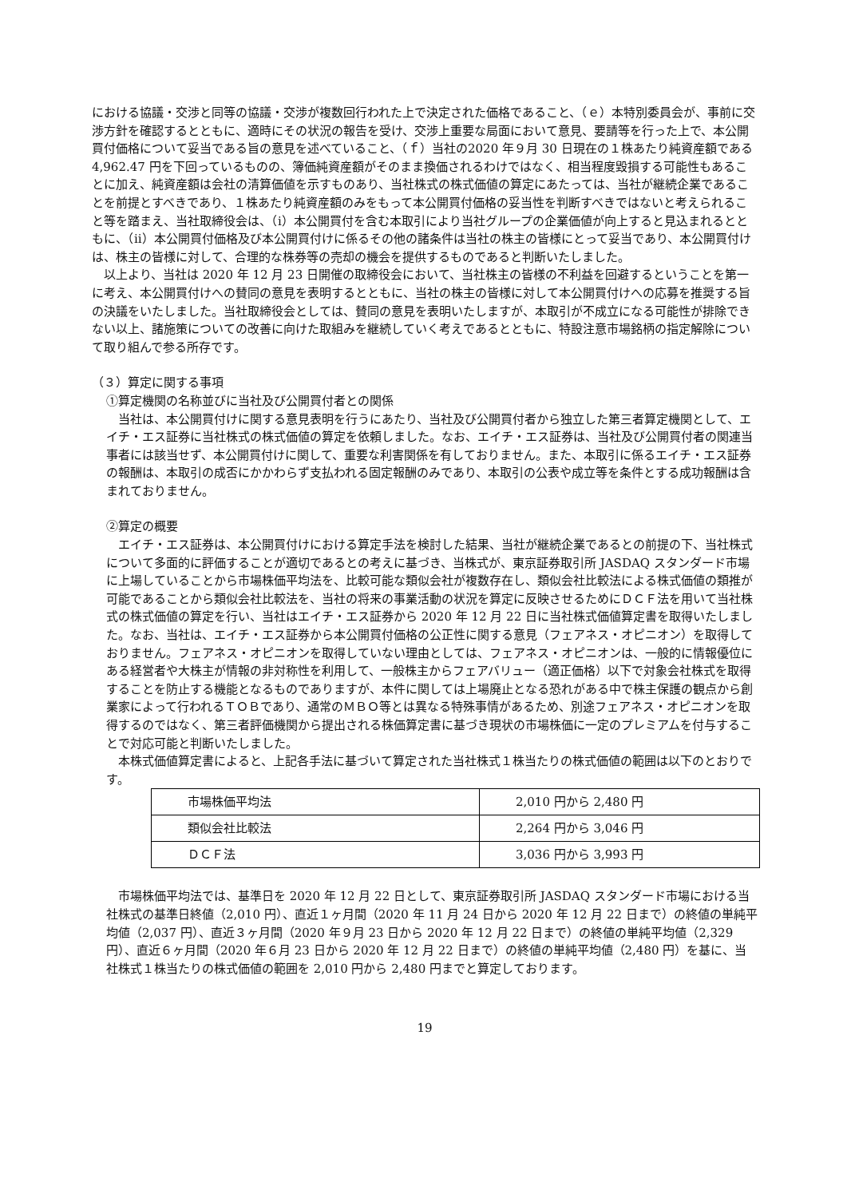における協議・交渉と同等の協議・交渉が複数回行われた上で決定された価格であること、（ｅ）本特別委員会が、事前に交渉方針を確認するとともに、適時にその状況の報告を受け、交渉上重要な局面において意見、要請等を行った上で、本公開買付価格について妥当である旨の意見を述べていること、（ｆ）当社の2020 年９月 30 日現在の１株あたり純資産額である 4,962.47 円を下回っているものの、簿価純資産額がそのまま換価されるわけではなく、相当程度毀損する可能性もあることに加え、純資産額は会社の清算価値を示すものあり、当社株式の株式価値の算定にあたっては、当社が継続企業であることを前提とすべきであり、１株あたり純資産額のみをもって本公開買付価格の妥当性を判断すべきではないと考えられること等を踏まえ、当社取締役会は、（ⅰ）本公開買付を含む本取引により当社グループの企業価値が向上すると見込まれるとともに、（ⅱ）本公開買付価格及び本公開買付けに係るその他の諸条件は当社の株主の皆様にとって妥当であり、本公開買付けは、株主の皆様に対して、合理的な株券等の売却の機会を提供するものであると判断いたしました。
　以上より、当社は 2020 年 12 月 23 日開催の取締役会において、当社株主の皆様の不利益を回避するということを第一に考え、本公開買付けへの賛同の意見を表明するとともに、当社の株主の皆様に対して本公開買付けへの応募を推奨する旨の決議をいたしました。当社取締役会としては、賛同の意見を表明いたしますが、本取引が不成立になる可能性が排除できない以上、諸施策についての改善に向けた取組みを継続していく考えであるとともに、特設注意市場銘柄の指定解除について取り組んで参る所存です。
（３）算定に関する事項
①算定機関の名称並びに当社及び公開買付者との関係
　当社は、本公開買付けに関する意見表明を行うにあたり、当社及び公開買付者から独立した第三者算定機関として、エイチ・エス証券に当社株式の株式価値の算定を依頼しました。なお、エイチ・エス証券は、当社及び公開買付者の関連当事者には該当せず、本公開買付けに関して、重要な利害関係を有しておりません。また、本取引に係るエイチ・エス証券の報酬は、本取引の成否にかかわらず支払われる固定報酬のみであり、本取引の公表や成立等を条件とする成功報酬は含まれておりません。
②算定の概要
　エイチ・エス証券は、本公開買付けにおける算定手法を検討した結果、当社が継続企業であるとの前提の下、当社株式について多面的に評価することが適切であるとの考えに基づき、当株式が、東京証券取引所 JASDAQ スタンダード市場に上場していることから市場株価平均法を、比較可能な類似会社が複数存在し、類似会社比較法による株式価値の類推が可能であることから類似会社比較法を、当社の将来の事業活動の状況を算定に反映させるためにＤＣＦ法を用いて当社株式の株式価値の算定を行い、当社はエイチ・エス証券から 2020 年 12 月 22 日に当社株式価値算定書を取得いたしました。なお、当社は、エイチ・エス証券から本公開買付価格の公正性に関する意見（フェアネス・オピニオン）を取得しておりません。フェアネス・オピニオンを取得していない理由としては、フェアネス・オピニオンは、一般的に情報優位にある経営者や大株主が情報の非対称性を利用して、一般株主からフェアバリュー（適正価格）以下で対象会社株式を取得することを防止する機能となるものでありますが、本件に関しては上場廃止となる恐れがある中で株主保護の観点から創業家によって行われるＴＯＢであり、通常のＭＢＯ等とは異なる特殊事情があるため、別途フェアネス・オピニオンを取得するのではなく、第三者評価機関から提出される株価算定書に基づき現状の市場株価に一定のプレミアムを付与することで対応可能と判断いたしました。
　本株式価値算定書によると、上記各手法に基づいて算定された当社株式１株当たりの株式価値の範囲は以下のとおりです。
| 市場株価平均法 | 2,010 円から 2,480 円 |
| 類似会社比較法 | 2,264 円から 3,046 円 |
| ＤＣＦ法 | 3,036 円から 3,993 円 |
　市場株価平均法では、基準日を 2020 年 12 月 22 日として、東京証券取引所 JASDAQ スタンダード市場における当社株式の基準日終値（2,010 円）、直近１ヶ月間（2020 年 11 月 24 日から 2020 年 12 月 22 日まで）の終値の単純平均値（2,037 円）、直近３ヶ月間（2020 年９月 23 日から 2020 年 12 月 22 日まで）の終値の単純平均値（2,329 円）、直近６ヶ月間（2020 年６月 23 日から 2020 年 12 月 22 日まで）の終値の単純平均値（2,480 円）を基に、当社株式１株当たりの株式価値の範囲を 2,010 円から 2,480 円までと算定しております。
19